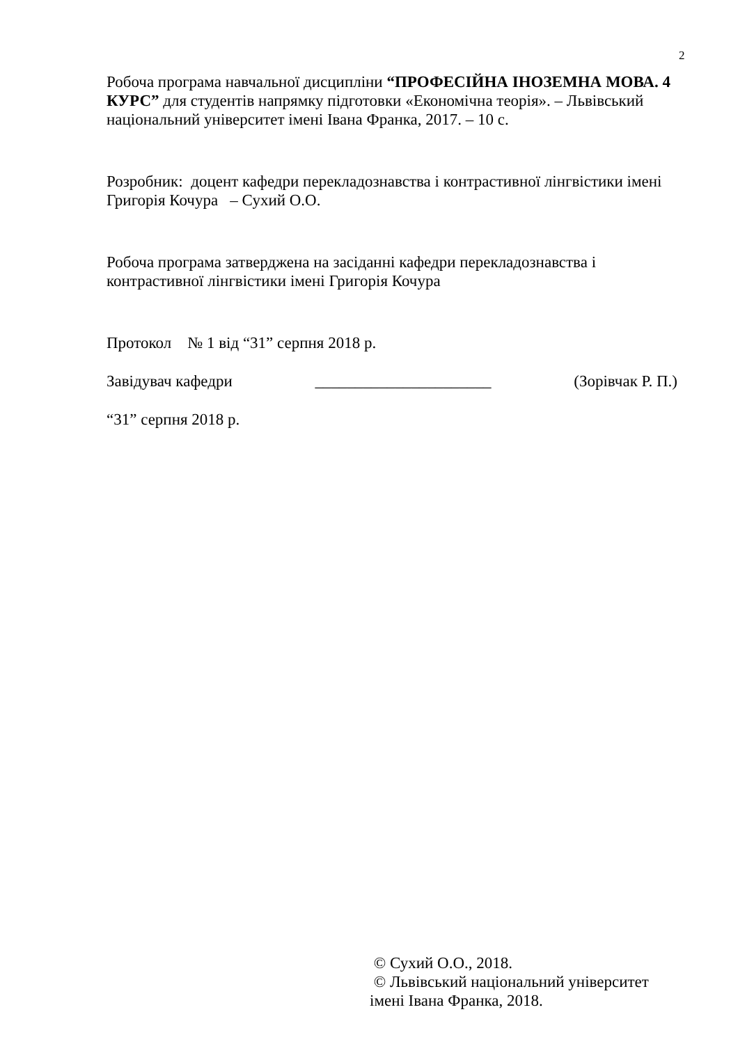2
Робоча програма навчальної дисципліни “ПРОФЕСІЙНА ІНОЗЕМНА МОВА. 4 КУРС” для студентів напрямку підготовки «Економічна теорія». – Львівський національний університет імені Івана Франка, 2017. – 10 с.
Розробник: доцент кафедри перекладознавства і контрастивної лінгвістики імені Григорія Кочура – Сухий О.О.
Робоча програма затверджена на засіданні кафедри перекладознавства і контрастивної лінгвістики імені Григорія Кочура
Протокол № 1 від “31” серпня 2018 р.
Завідувач кафедри ______________________ (Зорівчак Р. П.)
“31” серпня 2018 р.
© Сухий О.О., 2018.
© Львівський національний університет імені Івана Франка, 2018.